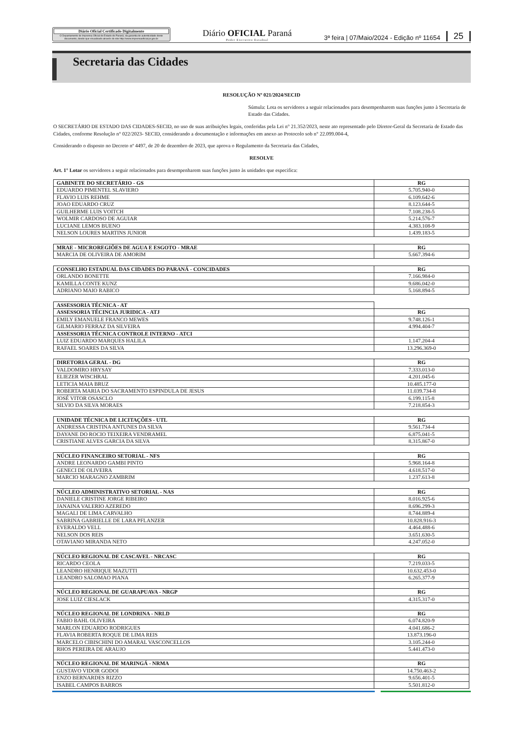Diário Oficial Certificado Digitalmente
O Departamento de Imprensa Oficial do Estado do Paraná, da garantia de autenticidade deste documento, desde que visualizado através do site http://www.imprensaoficial.pr.gov.br
Diário OFICIAL Paraná
Poder Executivo Estadual
3ª feira | 07/Maio/2024 - Edição nº 11654 25
Secretaria das Cidades
RESOLUÇÃO Nº 021/2024/SECID
Súmula: Lota os servidores a seguir relacionados para desempenharem suas funções junto à Secretaria de Estado das Cidades.
O SECRETÁRIO DE ESTADO DAS CIDADES-SECID, no uso de suas atribuições legais, conferidas pela Lei n° 21.352/2023, neste ato representado pelo Diretor-Geral da Secretaria de Estado das Cidades, conforme Resolução n° 022/2023- SECID, considerando a documentação e informações em anexo ao Protocolo sob n° 22.099.004-4,
Considerando o disposto no Decreto nº 4497, de 20 de dezembro de 2023, que aprova o Regulamento da Secretaria das Cidades,
RESOLVE
Art. 1° Lotar os servidores a seguir relacionados para desempenharem suas funções junto às unidades que especifica:
| GABINETE DO SECRETÁRIO - GS | RG |
| --- | --- |
| EDUARDO PIMENTEL SLAVIERO | 5.705.940-0 |
| FLAVIO LUIS REHME | 6.109.642-6 |
| JOAO EDUARDO CRUZ | 8.123.644-5 |
| GUILHERME LUIS VOITCH | 7.108.238-5 |
| WOLMIR CARDOSO DE AGUIAR | 5.214.576-7 |
| LUCIANE LEMOS BUENO | 4.383.108-9 |
| NELSON LOURES MARTINS JUNIOR | 1.439.183-5 |
| MRAE - MICROREGIÕES DE AGUA E ESGOTO - MRAE | RG |
| --- | --- |
| MARCIA DE OLIVEIRA DE AMORIM | 5.667.394-6 |
| CONSELHO ESTADUAL DAS CIDADES DO PARANÁ - CONCIDADES | RG |
| --- | --- |
| ORLANDO BONETTE | 7.166.984-0 |
| KAMILLA CONTE KUNZ | 9.686.042-0 |
| ADRIANO MAIO RABICO | 5.168.894-5 |
| ASSESSORIA TÉCNICA - AT | |
| --- | --- |
| ASSESSORIA TÉCINCIA JURIDICA - ATJ | RG |
| EMILY EMANUELE FRANCO MEWES | 9.748.126-1 |
| GILMARIO FERRAZ DA SILVEIRA | 4.994.404-7 |
| ASSESSORIA TÉCNICA CONTROLE INTERNO - ATCI | |
| LUIZ EDUARDO MARQUES HALILA | 1.147.204-4 |
| RAFAEL SOARES DA SILVA | 13.296.369-0 |
| DIRETORIA GERAL - DG | RG |
| --- | --- |
| VALDOMIRO HRYSAY | 7.333.013-0 |
| ELIEZER WISCHRAL | 4.201.045-6 |
| LETICIA MAIA BRUZ | 10.485.177-0 |
| ROBERTA MARIA DO SACRAMENTO ESPINDULA DE JESUS | 11.039.734-8 |
| JOSÉ VITOR OSASCLO | 6.199.115-8 |
| SILVIO DA SILVA MORAES | 7.218.854-3 |
| UNIDADE TÉCNICA DE LICITAÇÕES - UTL | RG |
| --- | --- |
| ANDRESSA CRISTINA ANTUNES DA SILVA | 9.561.734-4 |
| DAYANE DO ROCIO TEIXEIRA VENDRAMEL | 6.875.041-5 |
| CRISTIANE ALVES GARCIA DA SILVA | 8.315.867-0 |
| NÚCLEO FINANCEIRO SETORIAL - NFS | RG |
| --- | --- |
| ANDRE LEONARDO GAMBI PINTO | 5.968.164-8 |
| GENECI DE OLIVEIRA | 4.618.517-0 |
| MARCIO MARAGNO ZAMBRIM | 1.237.613-8 |
| NÚCLEO ADMINISTRATIVO SETORIAL - NAS | RG |
| --- | --- |
| DANIELE CRISTINE JORGE RIBEIRO | 8.016.925-6 |
| JANAINA VALERIO AZEREDO | 8.696.299-3 |
| MAGALI DE LIMA CARVALHO | 8.744.889-4 |
| SABRINA GABRIELLE DE LARA PFLANZER | 10.828.916-3 |
| EVERALDO VELL | 4.464.488-6 |
| NELSON DOS REIS | 3.651.630-5 |
| OTAVIANO MIRANDA NETO | 4.247.052-0 |
| NÚCLEO REGIONAL DE CASCAVEL - NRCASC | RG |
| --- | --- |
| RICARDO CEOLA | 7.219.033-5 |
| LEANDRO HENRIQUE MAZUTTI | 10.632.453-0 |
| LEANDRO SALOMAO PIANA | 6.265.377-9 |
| NÚCLEO REGIONAL DE GUARAPUAVA - NRGP | RG |
| JOSE LUIZ CIESLACK | 4.315.317-0 |
| NÚCLEO REGIONAL DE LONDRINA - NRLD | RG |
| FABIO BAHL OLIVEIRA | 6.074.820-9 |
| MARLON EDUARDO RODRIGUES | 4.041.686-2 |
| FLAVIA ROBERTA ROQUE DE LIMA REIS | 13.873.196-0 |
| MARCELO CIBISCHINI DO AMARAL VASCONCELLOS | 3.105.244-0 |
| RHOS PEREIRA DE ARAUJO | 5.441.473-0 |
| NÚCLEO REGIONAL DE MARINGÁ - NRMA | RG |
| GUSTAVO VIDOR GODOI | 14.750.463-2 |
| ENZO BERNARDES RIZZO | 9.656.401-5 |
| ISABEL CAMPOS BARROS | 5.501.812-0 |